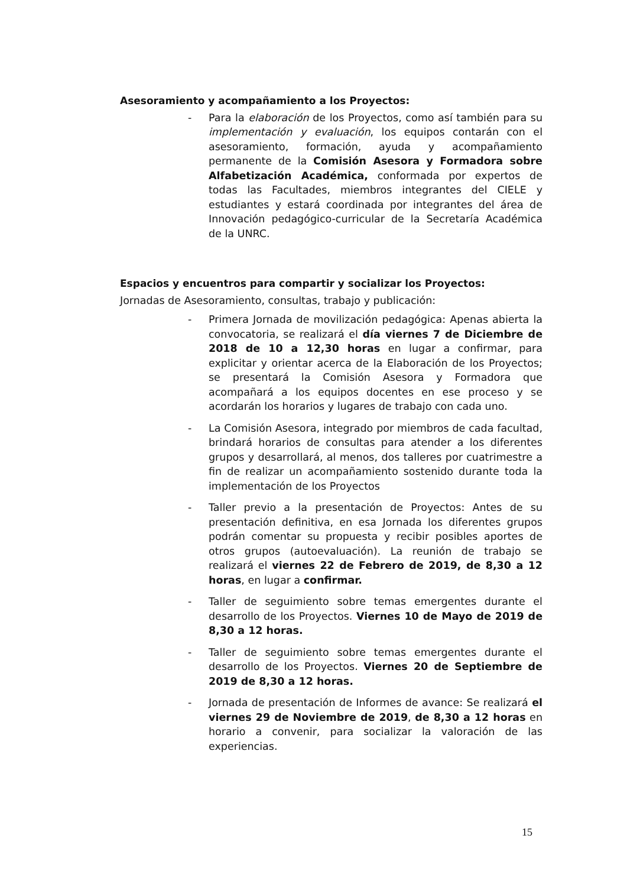Asesoramiento y acompañamiento a los Proyectos:
- Para la elaboración de los Proyectos, como así también para su implementación y evaluación, los equipos contarán con el asesoramiento, formación, ayuda y acompañamiento permanente de la Comisión Asesora y Formadora sobre Alfabetización Académica, conformada por expertos de todas las Facultades, miembros integrantes del CIELE y estudiantes y estará coordinada por integrantes del área de Innovación pedagógico-curricular de la Secretaría Académica de la UNRC.
Espacios y encuentros para compartir y socializar los Proyectos:
Jornadas de Asesoramiento, consultas, trabajo y publicación:
- Primera Jornada de movilización pedagógica: Apenas abierta la convocatoria, se realizará el día viernes 7 de Diciembre de 2018 de 10 a 12,30 horas en lugar a confirmar, para explicitar y orientar acerca de la Elaboración de los Proyectos; se presentará la Comisión Asesora y Formadora que acompañará a los equipos docentes en ese proceso y se acordarán los horarios y lugares de trabajo con cada uno.
- La Comisión Asesora, integrado por miembros de cada facultad, brindará horarios de consultas para atender a los diferentes grupos y desarrollará, al menos, dos talleres por cuatrimestre a fin de realizar un acompañamiento sostenido durante toda la implementación de los Proyectos
- Taller previo a la presentación de Proyectos: Antes de su presentación definitiva, en esa Jornada los diferentes grupos podrán comentar su propuesta y recibir posibles aportes de otros grupos (autoevaluación). La reunión de trabajo se realizará el viernes 22 de Febrero de 2019, de 8,30 a 12 horas, en lugar a confirmar.
- Taller de seguimiento sobre temas emergentes durante el desarrollo de los Proyectos. Viernes 10 de Mayo de 2019 de 8,30 a 12 horas.
- Taller de seguimiento sobre temas emergentes durante el desarrollo de los Proyectos. Viernes 20 de Septiembre de 2019 de 8,30 a 12 horas.
- Jornada de presentación de Informes de avance: Se realizará el viernes 29 de Noviembre de 2019, de 8,30 a 12 horas en horario a convenir, para socializar la valoración de las experiencias.
15